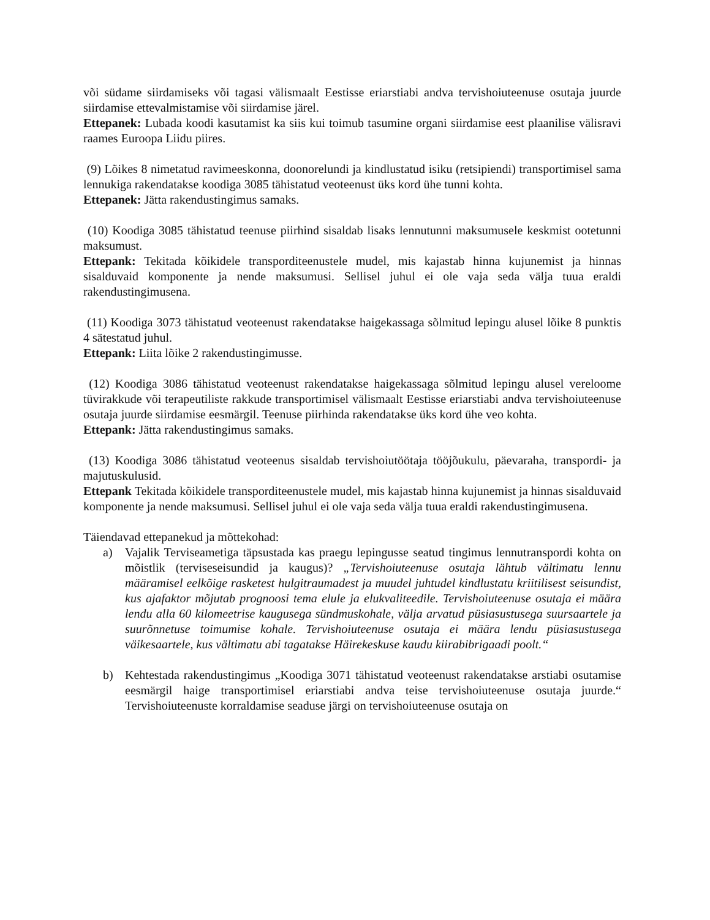või südame siirdamiseks või tagasi välismaalt Eestisse eriarstiabi andva tervishoiuteenuse osutaja juurde siirdamise ettevalmistamise või siirdamise järel.
Ettepanek: Lubada koodi kasutamist ka siis kui toimub tasumine organi siirdamise eest plaanilise välisravi raames Euroopa Liidu piires.
(9) Lõikes 8 nimetatud ravimeeskonna, doonorelundi ja kindlustatud isiku (retsipiendi) transportimisel sama lennukiga rakendatakse koodiga 3085 tähistatud veoteenust üks kord ühe tunni kohta.
Ettepanek: Jätta rakendustingimus samaks.
(10) Koodiga 3085 tähistatud teenuse piirhind sisaldab lisaks lennutunni maksumusele keskmist ootetunni maksumust.
Ettepank: Tekitada kõikidele transporditeenustele mudel, mis kajastab hinna kujunemist ja hinnas sisalduvaid komponente ja nende maksumusi. Sellisel juhul ei ole vaja seda välja tuua eraldi rakendustingimusena.
(11) Koodiga 3073 tähistatud veoteenust rakendatakse haigekassaga sõlmitud lepingu alusel lõike 8 punktis 4 sätestatud juhul.
Ettepank: Liita lõike 2 rakendustingimusse.
(12) Koodiga 3086 tähistatud veoteenust rakendatakse haigekassaga sõlmitud lepingu alusel vereloome tüvirakkude või terapeutiliste rakkude transportimisel välismaalt Eestisse eriarstiabi andva tervishoiuteenuse osutaja juurde siirdamise eesmärgil. Teenuse piirhinda rakendatakse üks kord ühe veo kohta.
Ettepank: Jätta rakendustingimus samaks.
(13) Koodiga 3086 tähistatud veoteenus sisaldab tervishoiutöötaja tööjõukulu, päevaraha, transpordi- ja majutuskulusid.
Ettepank Tekitada kõikidele transporditeenustele mudel, mis kajastab hinna kujunemist ja hinnas sisalduvaid komponente ja nende maksumusi. Sellisel juhul ei ole vaja seda välja tuua eraldi rakendustingimusena.
Täiendavad ettepanekud ja mõttekohad:
a) Vajalik Terviseametiga täpsustada kas praegu lepingusse seatud tingimus lennutranspordi kohta on mõistlik (terviseseisundid ja kaugus)? „Tervishoiuteenuse osutaja lähtub vältimatu lennu määramisel eelkõige rasketest hulgitraumadest ja muudel juhtudel kindlustatu kriitilisest seisundist, kus ajafaktor mõjutab prognoosi tema elule ja elukvaliteedile. Tervishoiuteenuse osutaja ei määra lendu alla 60 kilomeetrise kaugusega sündmuskohale, välja arvatud püsiasustusega suursaartele ja suurõnnetuse toimumise kohale. Tervishoiuteenuse osutaja ei määra lendu püsiasustusega väikesaartele, kus vältimatu abi tagatakse Häirekeskuse kaudu kiirabibrigaadi poolt.“
b) Kehtestada rakendustingimus „Koodiga 3071 tähistatud veoteenust rakendatakse arstiabi osutamise eesmärgil haige transportimisel eriarstiabi andva teise tervishoiuteenuse osutaja juurde.“ Tervishoiuteenuste korraldamise seaduse järgi on tervishoiuteenuse osutaja on